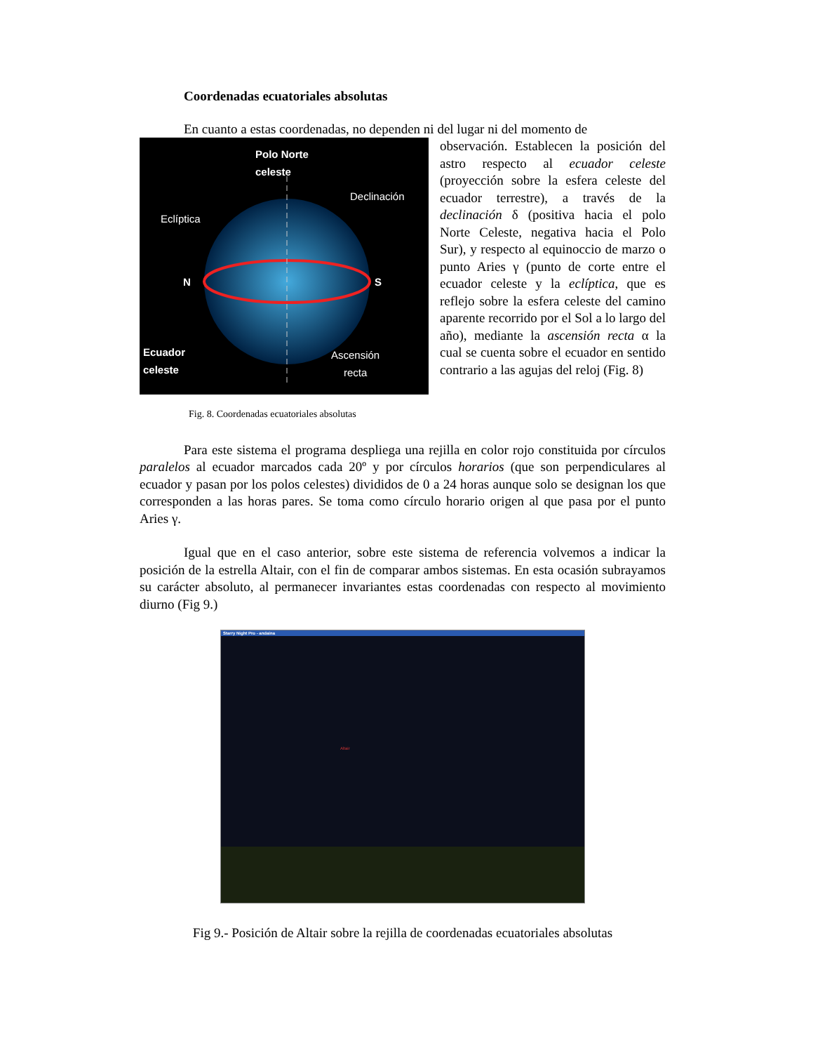Coordenadas ecuatoriales absolutas
En cuanto a estas coordenadas, no dependen ni del lugar ni del momento de
Polo Norte
celeste
Declinación
Eclíptica
N S
Ecuador
celeste
Ascensión
recta
observación. Establecen la posición del astro respecto al ecuador celeste (proyección sobre la esfera celeste del ecuador terrestre), a través de la declinación δ (positiva hacia el polo Norte Celeste, negativa hacia el Polo Sur), y respecto al equinoccio de marzo o punto Aries γ (punto de corte entre el ecuador celeste y la eclíptica, que es reflejo sobre la esfera celeste del camino aparente recorrido por el Sol a lo largo del año), mediante la ascensión recta α la cual se cuenta sobre el ecuador en sentido contrario a las agujas del reloj (Fig. 8)
Fig. 8. Coordenadas ecuatoriales absolutas
Para este sistema el programa despliega una rejilla en color rojo constituida por círculos paralelos al ecuador marcados cada 20º y por círculos horarios (que son perpendiculares al ecuador y pasan por los polos celestes) divididos de 0 a 24 horas aunque solo se designan los que corresponden a las horas pares. Se toma como círculo horario origen al que pasa por el punto Aries γ.
Igual que en el caso anterior, sobre este sistema de referencia volvemos a indicar la posición de la estrella Altair, con el fin de comparar ambos sistemas. En esta ocasión subrayamos su carácter absoluto, al permanecer invariantes estas coordenadas con respecto al movimiento diurno (Fig 9.)
Starry Night Pro - andaina
Altair
Fig 9.- Posición de Altair sobre la rejilla de coordenadas ecuatoriales absolutas